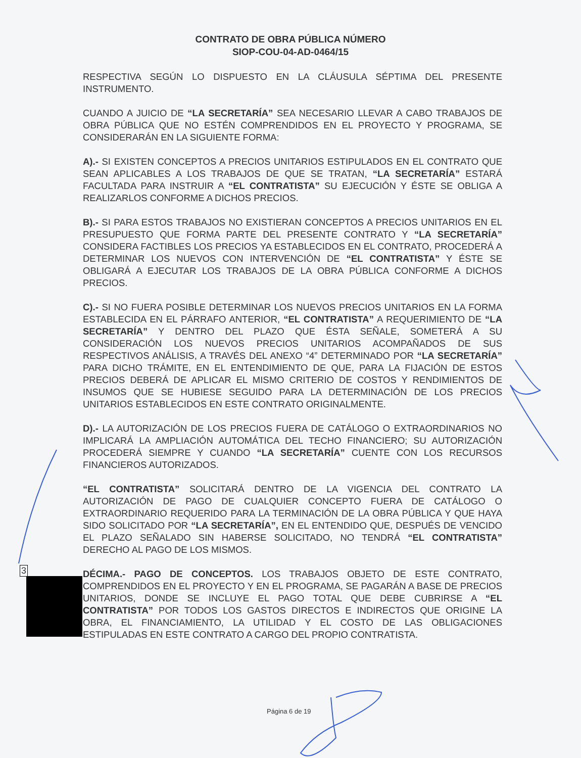CONTRATO DE OBRA PÚBLICA NÚMERO
SIOP-COU-04-AD-0464/15
RESPECTIVA SEGÚN LO DISPUESTO EN LA CLÁUSULA SÉPTIMA DEL PRESENTE INSTRUMENTO.
CUANDO A JUICIO DE “LA SECRETARÍA” SEA NECESARIO LLEVAR A CABO TRABAJOS DE OBRA PÚBLICA QUE NO ESTÉN COMPRENDIDOS EN EL PROYECTO Y PROGRAMA, SE CONSIDERARÁN EN LA SIGUIENTE FORMA:
A).- SI EXISTEN CONCEPTOS A PRECIOS UNITARIOS ESTIPULADOS EN EL CONTRATO QUE SEAN APLICABLES A LOS TRABAJOS DE QUE SE TRATAN, “LA SECRETARÍA” ESTARÁ FACULTADA PARA INSTRUIR A “EL CONTRATISTA” SU EJECUCIÓN Y ÉSTE SE OBLIGA A REALIZARLOS CONFORME A DICHOS PRECIOS.
B).- SI PARA ESTOS TRABAJOS NO EXISTIERAN CONCEPTOS A PRECIOS UNITARIOS EN EL PRESUPUESTO QUE FORMA PARTE DEL PRESENTE CONTRATO Y “LA SECRETARÍA” CONSIDERA FACTIBLES LOS PRECIOS YA ESTABLECIDOS EN EL CONTRATO, PROCEDERÁ A DETERMINAR LOS NUEVOS CON INTERVENCIÓN DE “EL CONTRATISTA” Y ÉSTE SE OBLIGARÁ A EJECUTAR LOS TRABAJOS DE LA OBRA PÚBLICA CONFORME A DICHOS PRECIOS.
C).- SI NO FUERA POSIBLE DETERMINAR LOS NUEVOS PRECIOS UNITARIOS EN LA FORMA ESTABLECIDA EN EL PÁRRAFO ANTERIOR, “EL CONTRATISTA” A REQUERIMIENTO DE “LA SECRETARÍA” Y DENTRO DEL PLAZO QUE ÉSTA SEÑALE, SOMETERÁ A SU CONSIDERACIÓN LOS NUEVOS PRECIOS UNITARIOS ACOMPAÑADOS DE SUS RESPECTIVOS ANÁLISIS, A TRAVÉS DEL ANEXO “4” DETERMINADO POR “LA SECRETARÍA” PARA DICHO TRÁMITE, EN EL ENTENDIMIENTO DE QUE, PARA LA FIJACIÓN DE ESTOS PRECIOS DEBERÁ DE APLICAR EL MISMO CRITERIO DE COSTOS Y RENDIMIENTOS DE INSUMOS QUE SE HUBIESE SEGUIDO PARA LA DETERMINACIÓN DE LOS PRECIOS UNITARIOS ESTABLECIDOS EN ESTE CONTRATO ORIGINALMENTE.
D).- LA AUTORIZACIÓN DE LOS PRECIOS FUERA DE CATÁLOGO O EXTRAORDINARIOS NO IMPLICARÁ LA AMPLIACIÓN AUTOMÁTICA DEL TECHO FINANCIERO; SU AUTORIZACIÓN PROCEDERÁ SIEMPRE Y CUANDO “LA SECRETARÍA” CUENTE CON LOS RECURSOS FINANCIEROS AUTORIZADOS.
“EL CONTRATISTA” SOLICITARÁ DENTRO DE LA VIGENCIA DEL CONTRATO LA AUTORIZACIÓN DE PAGO DE CUALQUIER CONCEPTO FUERA DE CATÁLOGO O EXTRAORDINARIO REQUERIDO PARA LA TERMINACIÓN DE LA OBRA PÚBLICA Y QUE HAYA SIDO SOLICITADO POR “LA SECRETARÍA”, EN EL ENTENDIDO QUE, DESPUÉS DE VENCIDO EL PLAZO SEÑALADO SIN HABERSE SOLICITADO, NO TENDRÁ “EL CONTRATISTA” DERECHO AL PAGO DE LOS MISMOS.
DÉCIMA.- PAGO DE CONCEPTOS. LOS TRABAJOS OBJETO DE ESTE CONTRATO, COMPRENDIDOS EN EL PROYECTO Y EN EL PROGRAMA, SE PAGARÁN A BASE DE PRECIOS UNITARIOS, DONDE SE INCLUYE EL PAGO TOTAL QUE DEBE CUBRIRSE A “EL CONTRATISTA” POR TODOS LOS GASTOS DIRECTOS E INDIRECTOS QUE ORIGINE LA OBRA, EL FINANCIAMIENTO, LA UTILIDAD Y EL COSTO DE LAS OBLIGACIONES ESTIPULADAS EN ESTE CONTRATO A CARGO DEL PROPIO CONTRATISTA.
3
Página 6 de 19